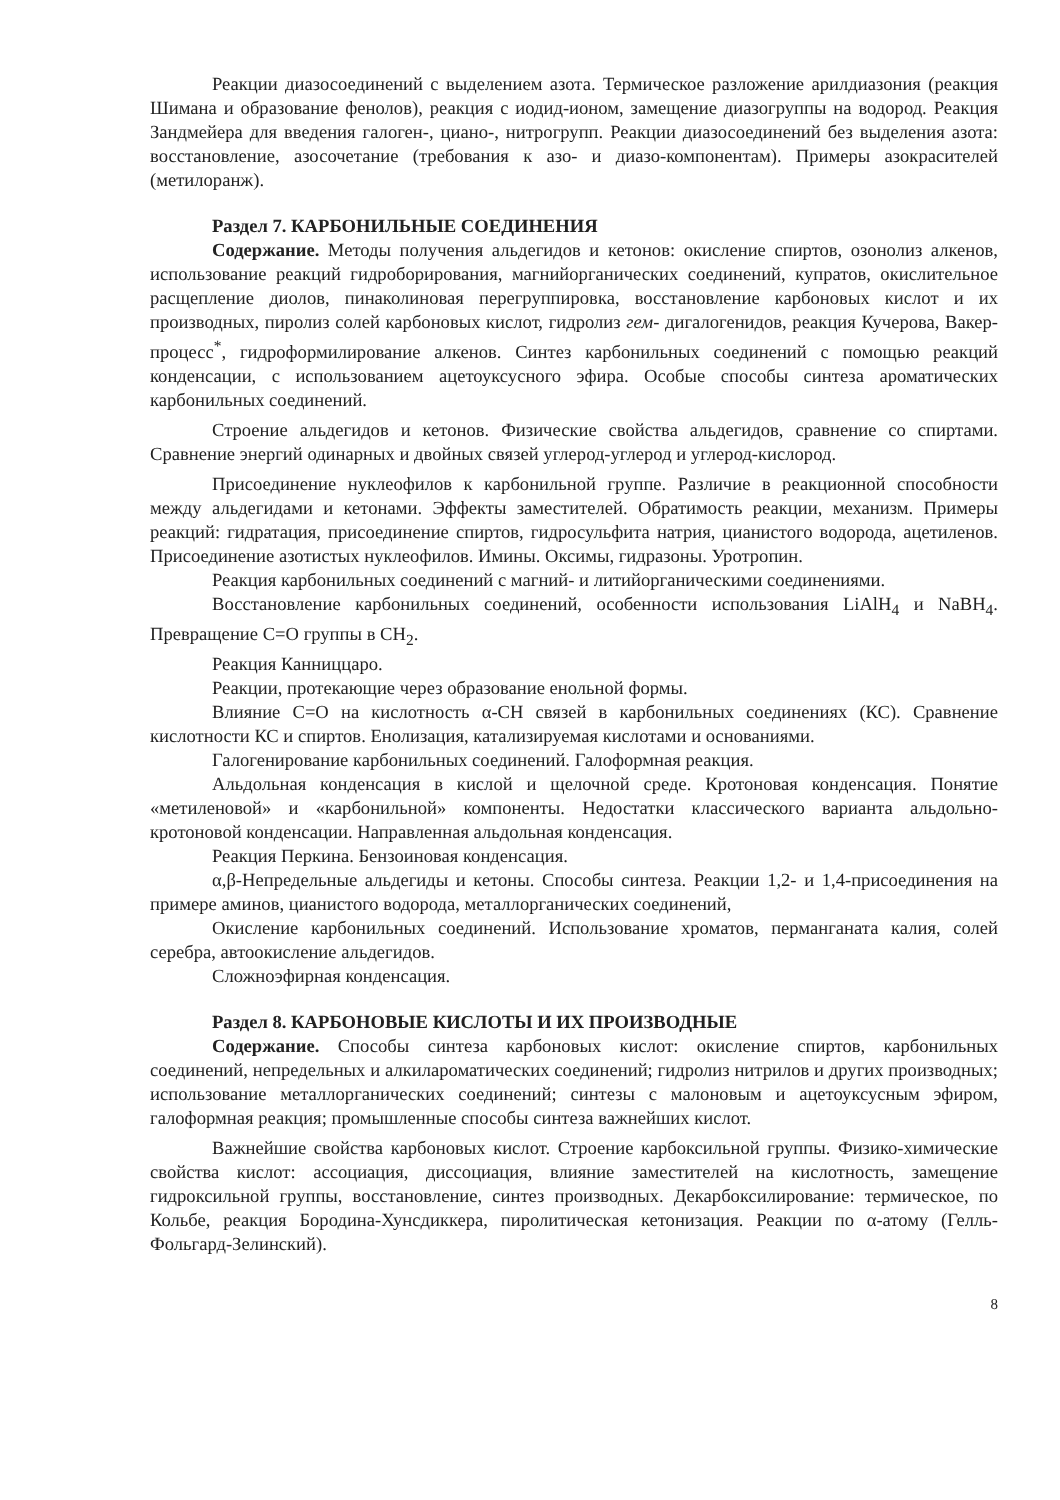Реакции диазосоединений с выделением азота. Термическое разложение арилдиазония (реакция Шимана и образование фенолов), реакция с иодид-ионом, замещение диазогруппы на водород. Реакция Зандмейера для введения галоген-, циано-, нитрогрупп. Реакции диазосоединений без выделения азота: восстановление, азосочетание (требования к азо- и диазо-компонентам). Примеры азокрасителей (метилоранж).
Раздел 7. КАРБОНИЛЬНЫЕ СОЕДИНЕНИЯ
Содержание. Методы получения альдегидов и кетонов: окисление спиртов, озонолиз алкенов, использование реакций гидроборирования, магнийорганических соединений, купратов, окислительное расщепление диолов, пинаколиновая перегруппировка, восстановление карбоновых кислот и их производных, пиролиз солей карбоновых кислот, гидролиз гем- дигалогенидов, реакция Кучерова, Вакер-процесс<sup>*</sup>, гидроформилирование алкенов. Синтез карбонильных соединений с помощью реакций конденсации, с использованием ацетоуксусного эфира. Особые способы синтеза ароматических карбонильных соединений.
Строение альдегидов и кетонов. Физические свойства альдегидов, сравнение со спиртами. Сравнение энергий одинарных и двойных связей углерод-углерод и углерод-кислород.
Присоединение нуклеофилов к карбонильной группе. Различие в реакционной способности между альдегидами и кетонами. Эффекты заместителей. Обратимость реакции, механизм. Примеры реакций: гидратация, присоединение спиртов, гидросульфита натрия, цианистого водорода, ацетиленов. Присоединение азотистых нуклеофилов. Имины. Оксимы, гидразоны. Уротропин.
Реакция карбонильных соединений с магний- и литийорганическими соединениями.
Восстановление карбонильных соединений, особенности использования LiAlH<sub>4</sub> и NaBH<sub>4</sub>. Превращение C=O группы в CH<sub>2</sub>.
Реакция Канниццаро.
Реакции, протекающие через образование енольной формы.
Влияние С=О на кислотность α-СН связей в карбонильных соединениях (КС). Сравнение кислотности КС и спиртов. Енолизация, катализируемая кислотами и основаниями.
Галогенирование карбонильных соединений. Галоформная реакция.
Альдольная конденсация в кислой и щелочной среде. Кротоновая конденсация. Понятие «метиленовой» и «карбонильной» компоненты. Недостатки классического варианта альдольно-кротоновой конденсации. Направленная альдольная конденсация.
Реакция Перкина. Бензоиновая конденсация.
α,β-Непредельные альдегиды и кетоны. Способы синтеза. Реакции 1,2- и 1,4-присоединения на примере аминов, цианистого водорода, металлорганических соединений,
Окисление карбонильных соединений. Использование хроматов, перманганата калия, солей серебра, автоокисление альдегидов.
Сложноэфирная конденсация.
Раздел 8. КАРБОНОВЫЕ КИСЛОТЫ И ИХ ПРОИЗВОДНЫЕ
Содержание. Способы синтеза карбоновых кислот: окисление спиртов, карбонильных соединений, непредельных и алкилароматических соединений; гидролиз нитрилов и других производных; использование металлорганических соединений; синтезы с малоновым и ацетоуксусным эфиром, галоформная реакция; промышленные способы синтеза важнейших кислот.
Важнейшие свойства карбоновых кислот. Строение карбоксильной группы. Физико-химические свойства кислот: ассоциация, диссоциация, влияние заместителей на кислотность, замещение гидроксильной группы, восстановление, синтез производных. Декарбоксилирование: термическое, по Кольбе, реакция Бородина-Хунсдиккера, пиролитическая кетонизация. Реакции по α-атому (Гелль-Фольгард-Зелинский).
8